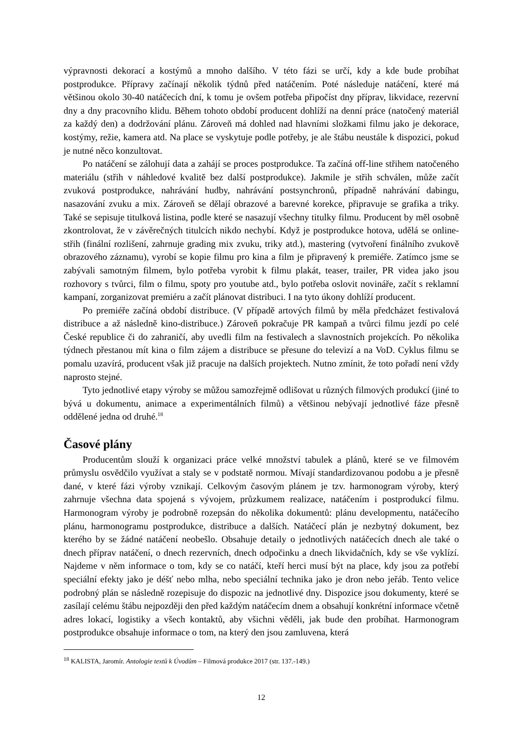výpravnosti dekorací a kostýmů a mnoho dalšího. V této fázi se určí, kdy a kde bude probíhat postprodukce. Přípravy začínají několik týdnů před natáčením. Poté následuje natáčení, které má většinou okolo 30-40 natáčecích dní, k tomu je ovšem potřeba připočíst dny příprav, likvidace, rezervní dny a dny pracovního klidu. Během tohoto období producent dohlíží na denní práce (natočený materiál za každý den) a dodržování plánu. Zároveň má dohled nad hlavními složkami filmu jako je dekorace, kostýmy, režie, kamera atd. Na place se vyskytuje podle potřeby, je ale štábu neustále k dispozici, pokud je nutné něco konzultovat.
Po natáčení se zálohují data a zahájí se proces postprodukce. Ta začíná off-line střihem natočeného materiálu (střih v náhledové kvalitě bez další postprodukce). Jakmile je střih schválen, může začít zvuková postprodukce, nahrávání hudby, nahrávání postsynchronů, případně nahrávání dabingu, nasazování zvuku a mix. Zároveň se dělají obrazové a barevné korekce, připravuje se grafika a triky. Také se sepisuje titulková listina, podle které se nasazují všechny titulky filmu. Producent by měl osobně zkontrolovat, že v závěrečných titulcích nikdo nechybí. Když je postprodukce hotova, udělá se online-střih (finální rozlišení, zahrnuje grading mix zvuku, triky atd.), mastering (vytvoření finálního zvukově obrazového záznamu), vyrobí se kopie filmu pro kina a film je připravený k premiéře. Zatímco jsme se zabývali samotným filmem, bylo potřeba vyrobit k filmu plakát, teaser, trailer, PR videa jako jsou rozhovory s tvůrci, film o filmu, spoty pro youtube atd., bylo potřeba oslovit novináře, začít s reklamní kampaní, zorganizovat premiéru a začít plánovat distribuci. I na tyto úkony dohlíží producent.
Po premiéře začíná období distribuce. (V případě artových filmů by měla předcházet festivalová distribuce a až následně kino-distribuce.) Zároveň pokračuje PR kampaň a tvůrci filmu jezdí po celé České republice či do zahraničí, aby uvedli film na festivalech a slavnostních projekcích. Po několika týdnech přestanou mít kina o film zájem a distribuce se přesune do televizí a na VoD. Cyklus filmu se pomalu uzavírá, producent však již pracuje na dalších projektech. Nutno zmínit, že toto pořadí není vždy naprosto stejné.
Tyto jednotlivé etapy výroby se můžou samozřejmě odlišovat u různých filmových produkcí (jiné to bývá u dokumentu, animace a experimentálních filmů) a většinou nebývají jednotlivé fáze přesně oddělené jedna od druhé.<sup>18</sup>
Časové plány
Producentům slouží k organizaci práce velké množství tabulek a plánů, které se ve filmovém průmyslu osvědčilo využívat a staly se v podstatě normou. Mívají standardizovanou podobu a je přesně dané, v které fázi výroby vznikají. Celkovým časovým plánem je tzv. harmonogram výroby, který zahrnuje všechna data spojená s vývojem, průzkumem realizace, natáčením i postprodukcí filmu. Harmonogram výroby je podrobně rozepsán do několika dokumentů: plánu developmentu, natáčecího plánu, harmonogramu postprodukce, distribuce a dalších. Natáčecí plán je nezbytný dokument, bez kterého by se žádné natáčení neobešlo. Obsahuje detaily o jednotlivých natáčecích dnech ale také o dnech příprav natáčení, o dnech rezervních, dnech odpočinku a dnech likvidačních, kdy se vše vyklízí. Najdeme v něm informace o tom, kdy se co natáčí, kteří herci musí být na place, kdy jsou za potřebí speciální efekty jako je déšť nebo mlha, nebo speciální technika jako je dron nebo jeřáb. Tento velice podrobný plán se následně rozepisuje do dispozic na jednotlivé dny. Dispozice jsou dokumenty, které se zasílají celému štábu nejpozději den před každým natáčecím dnem a obsahují konkrétní informace včetně adres lokací, logistiky a všech kontaktů, aby všichni věděli, jak bude den probíhat. Harmonogram postprodukce obsahuje informace o tom, na který den jsou zamluvena, která
<sup>18</sup> KALISTA, Jaromír. Antologie textů k Úvodům – Filmová produkce 2017 (str. 137.-149.)
12